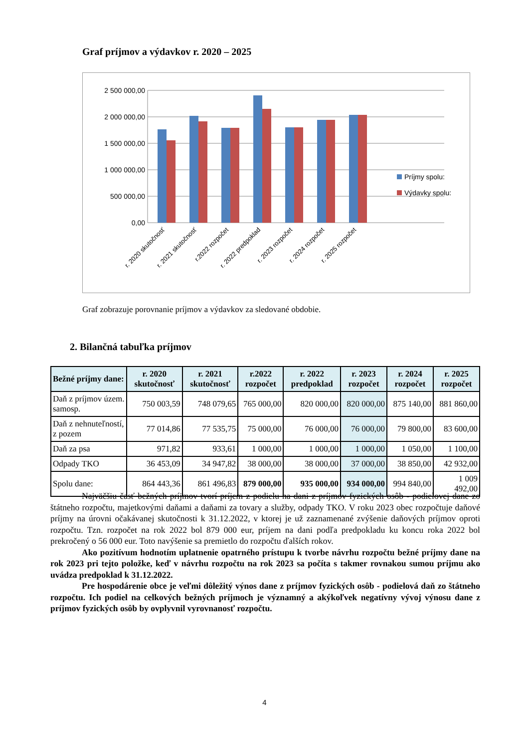Graf príjmov a výdavkov r. 2020 – 2025
0,00
500 000,00
1 000 000,00
1 500 000,00
2 000 000,00
2 500 000,00
Príjmy spolu:
Výdavky spolu:
r. 2020 skutočnosť
r. 2021 skutočnosť
r.2022 rozpočet
r. 2022 predpoklad
r. 2023 rozpočet
r. 2024 rozpočet
r. 2025 rozpočet
Graf zobrazuje porovnanie príjmov a výdavkov za sledované obdobie.
2. Bilančná tabuľka príjmov
| Bežné príjmy dane: | r. 2020 skutočnosť | r. 2021 skutočnosť | r.2022 rozpočet | r. 2022 predpoklad | r. 2023 rozpočet | r. 2024 rozpočet | r. 2025 rozpočet |
| --- | --- | --- | --- | --- | --- | --- | --- |
| Daň z príjmov územ. samosp. | 750 003,59 | 748 079,65 | 765 000,00 | 820 000,00 | 820 000,00 | 875 140,00 | 881 860,00 |
| Daň z nehnuteľností, z pozem | 77 014,86 | 77 535,75 | 75 000,00 | 76 000,00 | 76 000,00 | 79 800,00 | 83 600,00 |
| Daň za psa | 971,82 | 933,61 | 1 000,00 | 1 000,00 | 1 000,00 | 1 050,00 | 1 100,00 |
| Odpady TKO | 36 453,09 | 34 947,82 | 38 000,00 | 38 000,00 | 37 000,00 | 38 850,00 | 42 932,00 |
| Spolu dane: | 864 443,36 | 861 496,83 | 879 000,00 | 935 000,00 | 934 000,00 | 994 840,00 | 1 009 492,00 |
Najväčšiu časť bežných príjmov tvorí príjem z podielu na dani z príjmov fyzických osôb - podielovej dane zo štátneho rozpočtu, majetkovými daňami a daňami za tovary a služby, odpady TKO. V roku 2023 obec rozpočtuje daňové príjmy na úrovni očakávanej skutočnosti k 31.12.2022, v ktorej je už zaznamenané zvýšenie daňových príjmov oproti rozpočtu. Tzn. rozpočet na rok 2022 bol 879 000 eur, príjem na dani podľa predpokladu ku koncu roka 2022 bol prekročený o 56 000 eur. Toto navýšenie sa premietlo do rozpočtu ďalších rokov.
Ako pozitívum hodnotím uplatnenie opatrného prístupu k tvorbe návrhu rozpočtu bežné príjmy dane na rok 2023 pri tejto položke, keď v návrhu rozpočtu na rok 2023 sa počíta s takmer rovnakou sumou príjmu ako uvádza predpoklad k 31.12.2022.
Pre hospodárenie obce je veľmi dôležitý výnos dane z príjmov fyzických osôb - podielová daň zo štátneho rozpočtu. Ich podiel na celkových bežných príjmoch je významný a akýkoľvek negatívny vývoj výnosu dane z príjmov fyzických osôb by ovplyvnil vyrovnanosť rozpočtu.
4